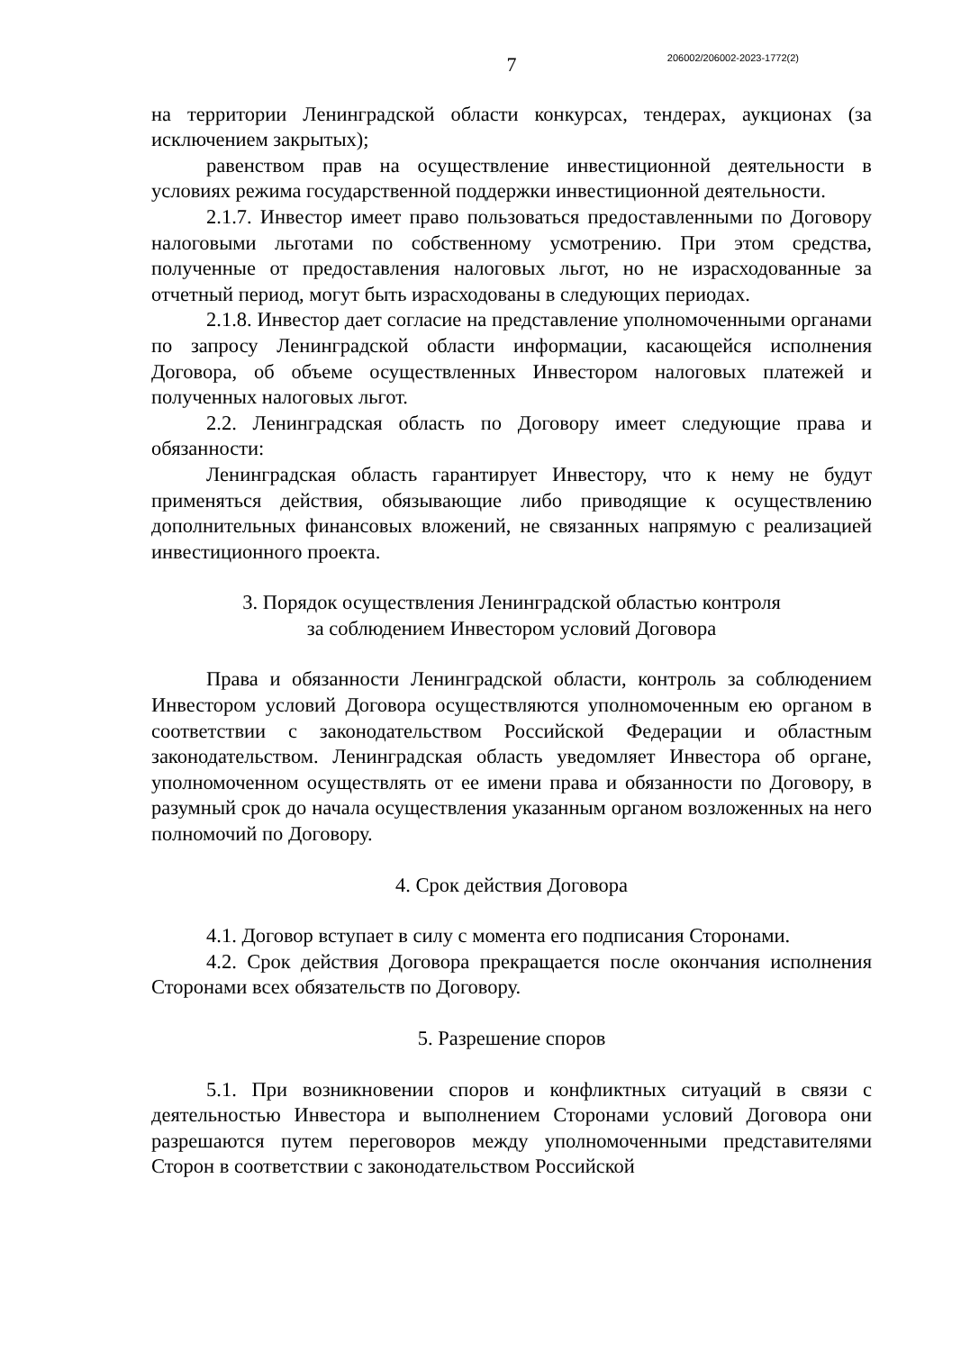206002/206002-2023-1772(2)
7
на территории Ленинградской области конкурсах, тендерах, аукционах (за исключением закрытых);
равенством прав на осуществление инвестиционной деятельности в условиях режима государственной поддержки инвестиционной деятельности.
2.1.7. Инвестор имеет право пользоваться предоставленными по Договору налоговыми льготами по собственному усмотрению. При этом средства, полученные от предоставления налоговых льгот, но не израсходованные за отчетный период, могут быть израсходованы в следующих периодах.
2.1.8. Инвестор дает согласие на представление уполномоченными органами по запросу Ленинградской области информации, касающейся исполнения Договора, об объеме осуществленных Инвестором налоговых платежей и полученных налоговых льгот.
2.2. Ленинградская область по Договору имеет следующие права и обязанности:
Ленинградская область гарантирует Инвестору, что к нему не будут применяться действия, обязывающие либо приводящие к осуществлению дополнительных финансовых вложений, не связанных напрямую с реализацией инвестиционного проекта.
3. Порядок осуществления Ленинградской областью контроля
за соблюдением Инвестором условий Договора
Права и обязанности Ленинградской области, контроль за соблюдением Инвестором условий Договора осуществляются уполномоченным ею органом в соответствии с законодательством Российской Федерации и областным законодательством. Ленинградская область уведомляет Инвестора об органе, уполномоченном осуществлять от ее имени права и обязанности по Договору, в разумный срок до начала осуществления указанным органом возложенных на него полномочий по Договору.
4. Срок действия Договора
4.1. Договор вступает в силу с момента его подписания Сторонами.
4.2. Срок действия Договора прекращается после окончания исполнения Сторонами всех обязательств по Договору.
5. Разрешение споров
5.1. При возникновении споров и конфликтных ситуаций в связи с деятельностью Инвестора и выполнением Сторонами условий Договора они разрешаются путем переговоров между уполномоченными представителями Сторон в соответствии с законодательством Российской